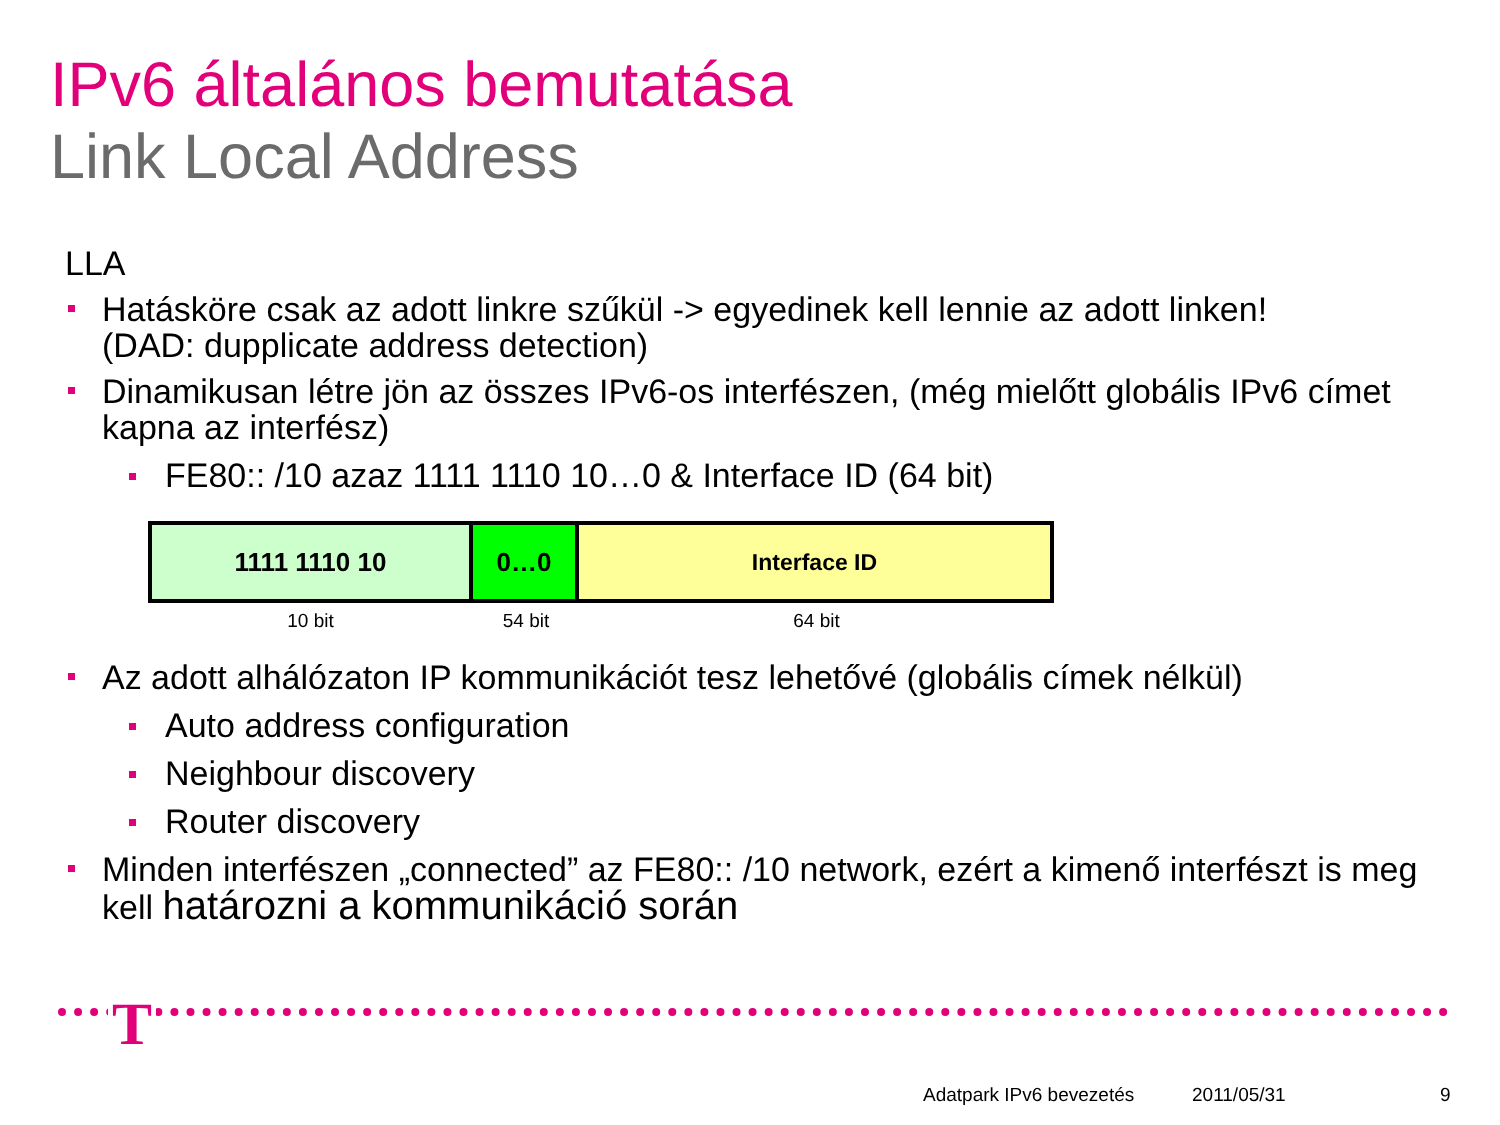IPv6 általános bemutatása
Link Local Address
LLA
Hatásköre csak az adott linkre szűkül -> egyedinek kell lennie az adott linken!
(DAD: dupplicate address detection)
Dinamikusan létre jön az összes IPv6-os interfészen, (még mielőtt globális IPv6 címet kapna az interfész)
FE80:: /10 azaz 1111 1110 10…0 & Interface ID (64 bit)
1111 1110 10 0…0 Interface ID
10 bit 54 bit 64 bit
Az adott alhálózaton IP kommunikációt tesz lehetővé (globális címek nélkül)
Auto address configuration
Neighbour discovery
Router discovery
Minden interfészen „connected” az FE80:: /10 network, ezért a kimenő interfészt is meg kell határozni a kommunikáció során
T
Adatpark IPv6 bevezetés 2011/05/31 9